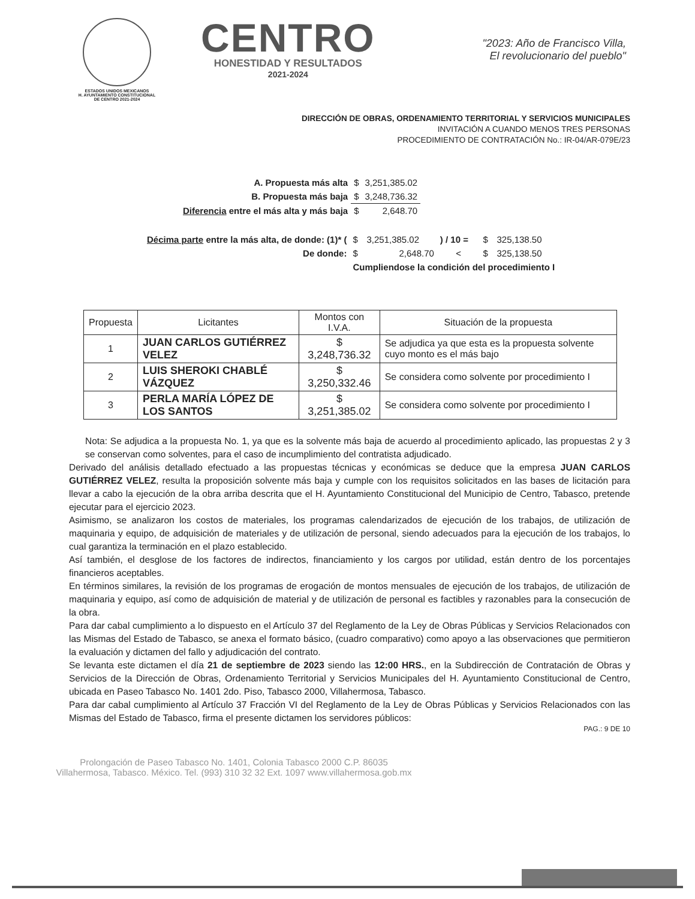ESTADOS UNIDOS MEXICANOS
H. AYUNTAMIENTO CONSTITUCIONAL
DE CENTRO 2021-2024
CENTRO
HONESTIDAD Y RESULTADOS
2021-2024
"2023: Año de Francisco Villa,
El revolucionario del pueblo"
DIRECCIÓN DE OBRAS, ORDENAMIENTO TERRITORIAL Y SERVICIOS MUNICIPALES
INVITACIÓN A CUANDO MENOS TRES PERSONAS
PROCEDIMIENTO DE CONTRATACIÓN No.: IR-04/AR-079E/23
| A. Propuesta más alta | $ | 3,251,385.02 |
| B. Propuesta más baja | $ | 3,248,736.32 |
| Diferencia entre el más alta y más baja | $ | 2,648.70 |
| Décima parte entre la más alta, de donde: (1)* ( | $ | 3,251,385.02 | ) / 10 = | $ | 325,138.50 |
| De donde: | $ | 2,648.70 | < | $ | 325,138.50 |
| | Cumpliendose la condición del procedimiento I | | | | |
| Propuesta | Licitantes | Montos con I.V.A. | Situación de la propuesta |
| --- | --- | --- | --- |
| 1 | JUAN CARLOS GUTIÉRREZ VELEZ | $ 3,248,736.32 | Se adjudica ya que esta es la propuesta solvente cuyo monto es el más bajo |
| 2 | LUIS SHEROKI CHABLÉ VÁZQUEZ | $ 3,250,332.46 | Se considera como solvente por procedimiento I |
| 3 | PERLA MARÍA LÓPEZ DE LOS SANTOS | $ 3,251,385.02 | Se considera como solvente por procedimiento I |
Nota: Se adjudica a la propuesta No. 1, ya que es la solvente más baja de acuerdo al procedimiento aplicado, las propuestas 2 y 3 se conservan como solventes, para el caso de incumplimiento del contratista adjudicado.
Derivado del análisis detallado efectuado a las propuestas técnicas y económicas se deduce que la empresa JUAN CARLOS GUTIÉRREZ VELEZ, resulta la proposición solvente más baja y cumple con los requisitos solicitados en las bases de licitación para llevar a cabo la ejecución de la obra arriba descrita que el H. Ayuntamiento Constitucional del Municipio de Centro, Tabasco, pretende ejecutar para el ejercicio 2023.
Asimismo, se analizaron los costos de materiales, los programas calendarizados de ejecución de los trabajos, de utilización de maquinaria y equipo, de adquisición de materiales y de utilización de personal, siendo adecuados para la ejecución de los trabajos, lo cual garantiza la terminación en el plazo establecido.
Así también, el desglose de los factores de indirectos, financiamiento y los cargos por utilidad, están dentro de los porcentajes financieros aceptables.
En términos similares, la revisión de los programas de erogación de montos mensuales de ejecución de los trabajos, de utilización de maquinaria y equipo, así como de adquisición de material y de utilización de personal es factibles y razonables para la consecución de la obra.
Para dar cabal cumplimiento a lo dispuesto en el Artículo 37 del Reglamento de la Ley de Obras Públicas y Servicios Relacionados con las Mismas del Estado de Tabasco, se anexa el formato básico, (cuadro comparativo) como apoyo a las observaciones que permitieron la evaluación y dictamen del fallo y adjudicación del contrato.
Se levanta este dictamen el día 21 de septiembre de 2023 siendo las 12:00 HRS., en la Subdirección de Contratación de Obras y Servicios de la Dirección de Obras, Ordenamiento Territorial y Servicios Municipales del H. Ayuntamiento Constitucional de Centro, ubicada en Paseo Tabasco No. 1401 2do. Piso, Tabasco 2000, Villahermosa, Tabasco.
Para dar cabal cumplimiento al Artículo 37 Fracción VI del Reglamento de la Ley de Obras Públicas y Servicios Relacionados con las Mismas del Estado de Tabasco, firma el presente dictamen los servidores públicos:
PAG.: 9 DE 10
Prolongación de Paseo Tabasco No. 1401, Colonia Tabasco 2000 C.P. 86035
Villahermosa, Tabasco. México. Tel. (993) 310 32 32 Ext. 1097 www.villahermosa.gob.mx